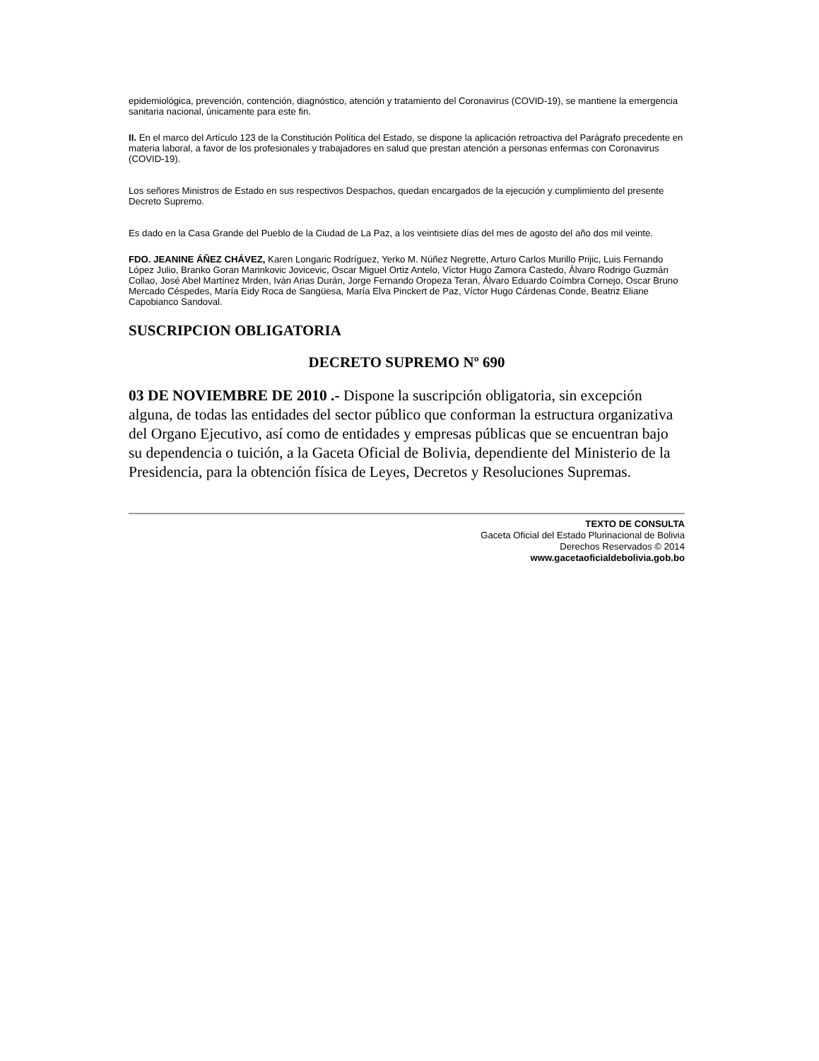epidemiológica, prevención, contención, diagnóstico, atención y tratamiento del Coronavirus (COVID-19), se mantiene la emergencia sanitaria nacional, únicamente para este fin.
II. En el marco del Artículo 123 de la Constitución Política del Estado, se dispone la aplicación retroactiva del Parágrafo precedente en materia laboral, a favor de los profesionales y trabajadores en salud que prestan atención a personas enfermas con Coronavirus (COVID-19).
Los señores Ministros de Estado en sus respectivos Despachos, quedan encargados de la ejecución y cumplimiento del presente Decreto Supremo.
Es dado en la Casa Grande del Pueblo de la Ciudad de La Paz, a los veintisiete días del mes de agosto del año dos mil veinte.
FDO. JEANINE ÁÑEZ CHÁVEZ, Karen Longaric Rodríguez, Yerko M. Núñez Negrette, Arturo Carlos Murillo Prijic, Luis Fernando López Julio, Branko Goran Marinkovic Jovicevic, Oscar Miguel Ortiz Antelo, Víctor Hugo Zamora Castedo, Álvaro Rodrigo Guzmán Collao, José Abel Martínez Mrden, Iván Arias Durán, Jorge Fernando Oropeza Teran, Álvaro Eduardo Coímbra Cornejo, Oscar Bruno Mercado Céspedes, María Eidy Roca de Sangüesa, María Elva Pinckert de Paz, Víctor Hugo Cárdenas Conde, Beatriz Eliane Capobianco Sandoval.
SUSCRIPCION OBLIGATORIA
DECRETO SUPREMO Nº 690
03 DE NOVIEMBRE DE 2010 .- Dispone la suscripción obligatoria, sin excepción alguna, de todas las entidades del sector público que conforman la estructura organizativa del Organo Ejecutivo, así como de entidades y empresas públicas que se encuentran bajo su dependencia o tuición, a la Gaceta Oficial de Bolivia, dependiente del Ministerio de la Presidencia, para la obtención física de Leyes, Decretos y Resoluciones Supremas.
TEXTO DE CONSULTA
Gaceta Oficial del Estado Plurinacional de Bolivia
Derechos Reservados © 2014
www.gacetaoficialdebolivia.gob.bo